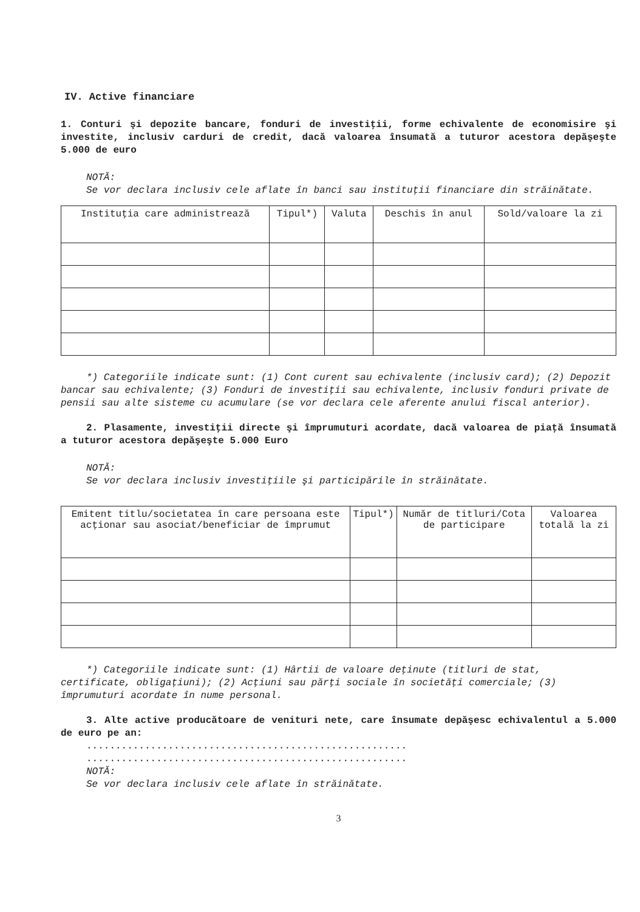IV. Active financiare
1. Conturi şi depozite bancare, fonduri de investiţii, forme echivalente de economisire şi investite, inclusiv carduri de credit, dacă valoarea însumată a tuturor acestora depăşeşte 5.000 de euro
NOTĂ:
Se vor declara inclusiv cele aflate în banci sau instituţii financiare din străinătate.
| Instituţia care administrează | Tipul*) | Valuta | Deschis în anul | Sold/valoare la zi |
| --- | --- | --- | --- | --- |
*) Categoriile indicate sunt: (1) Cont curent sau echivalente (inclusiv card); (2) Depozit bancar sau echivalente; (3) Fonduri de investiţii sau echivalente, inclusiv fonduri private de pensii sau alte sisteme cu acumulare (se vor declara cele aferente anului fiscal anterior).
2. Plasamente, investiţii directe şi împrumuturi acordate, dacă valoarea de piaţă însumată a tuturor acestora depăşeşte 5.000 Euro
NOTĂ:
Se vor declara inclusiv investiţiile şi participările în străinătate.
| Emitent titlu/societatea în care persoana este acţionar sau asociat/beneficiar de împrumut | Tipul*) | Număr de titluri/Cota de participare | Valoarea totală la zi |
| --- | --- | --- | --- |
*) Categoriile indicate sunt: (1) Hârtii de valoare deţinute (titluri de stat, certificate, obligaţiuni); (2) Acţiuni sau părţi sociale în societăţi comerciale; (3) împrumuturi acordate în nume personal.
3. Alte active producătoare de venituri nete, care însumate depăşesc echivalentul a 5.000 de euro pe an:
.......................................................
.......................................................
NOTĂ:
Se vor declara inclusiv cele aflate în străinătate.
3